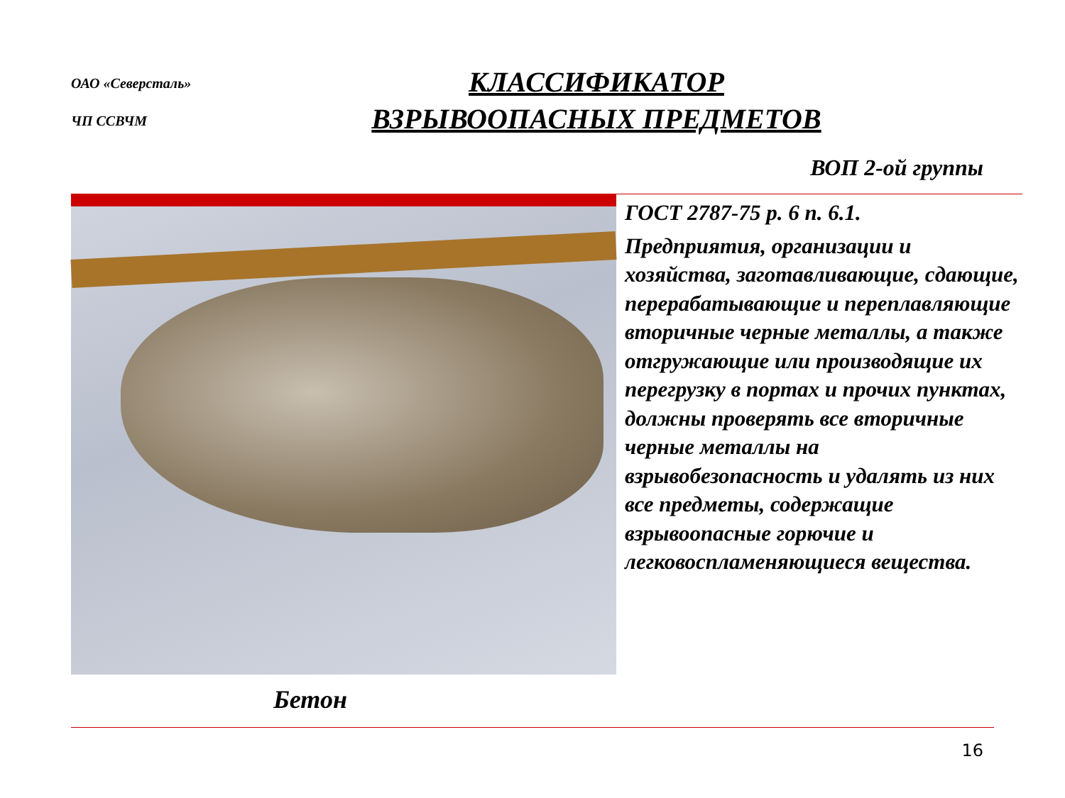ОАО «Северсталь»
ЧП ССВЧМ
КЛАССИФИКАТОР
ВЗРЫВООПАСНЫХ ПРЕДМЕТОВ
ВОП 2-ой группы
ГОСТ 2787-75 р. 6 п. 6.1.
Предприятия, организации и хозяйства, заготавливающие, сдающие, перерабатывающие и переплавляющие вторичные черные металлы, а также отгружающие или производящие их перегрузку в портах и прочих пунктах, должны проверять все вторичные черные металлы на взрывобезопасность и удалять из них все предметы, содержащие взрывоопасные горючие и легковоспламеняющиеся вещества.
Бетон
16